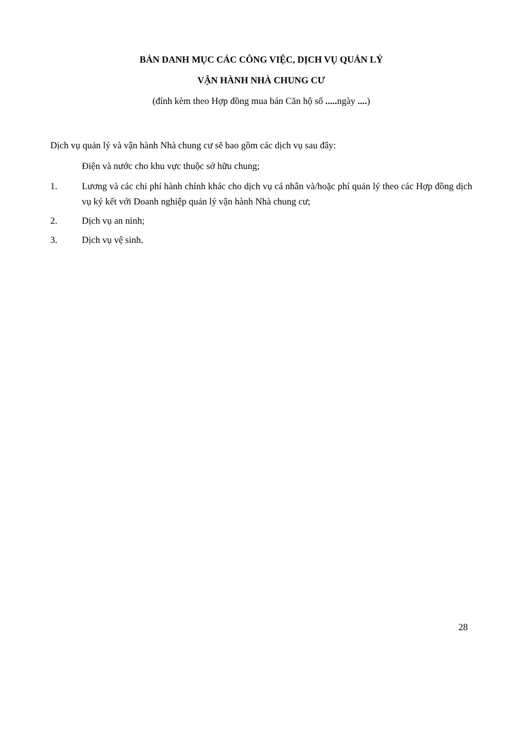BẢN DANH MỤC CÁC CÔNG VIỆC, DỊCH VỤ QUẢN LÝ
VẬN HÀNH NHÀ CHUNG CƯ
(đính kèm theo Hợp đồng mua bán Căn hộ số ..... ngày ....)
Dịch vụ quản lý và vận hành Nhà chung cư sẽ bao gồm các dịch vụ sau đây:
Điện và nước cho khu vực thuộc sở hữu chung;
1. Lương và các chi phí hành chính khác cho dịch vụ cá nhân và/hoặc phí quản lý theo các Hợp đồng dịch vụ ký kết với Doanh nghiệp quản lý vận hành Nhà chung cư;
2. Dịch vụ an ninh;
3. Dịch vụ vệ sinh.
28